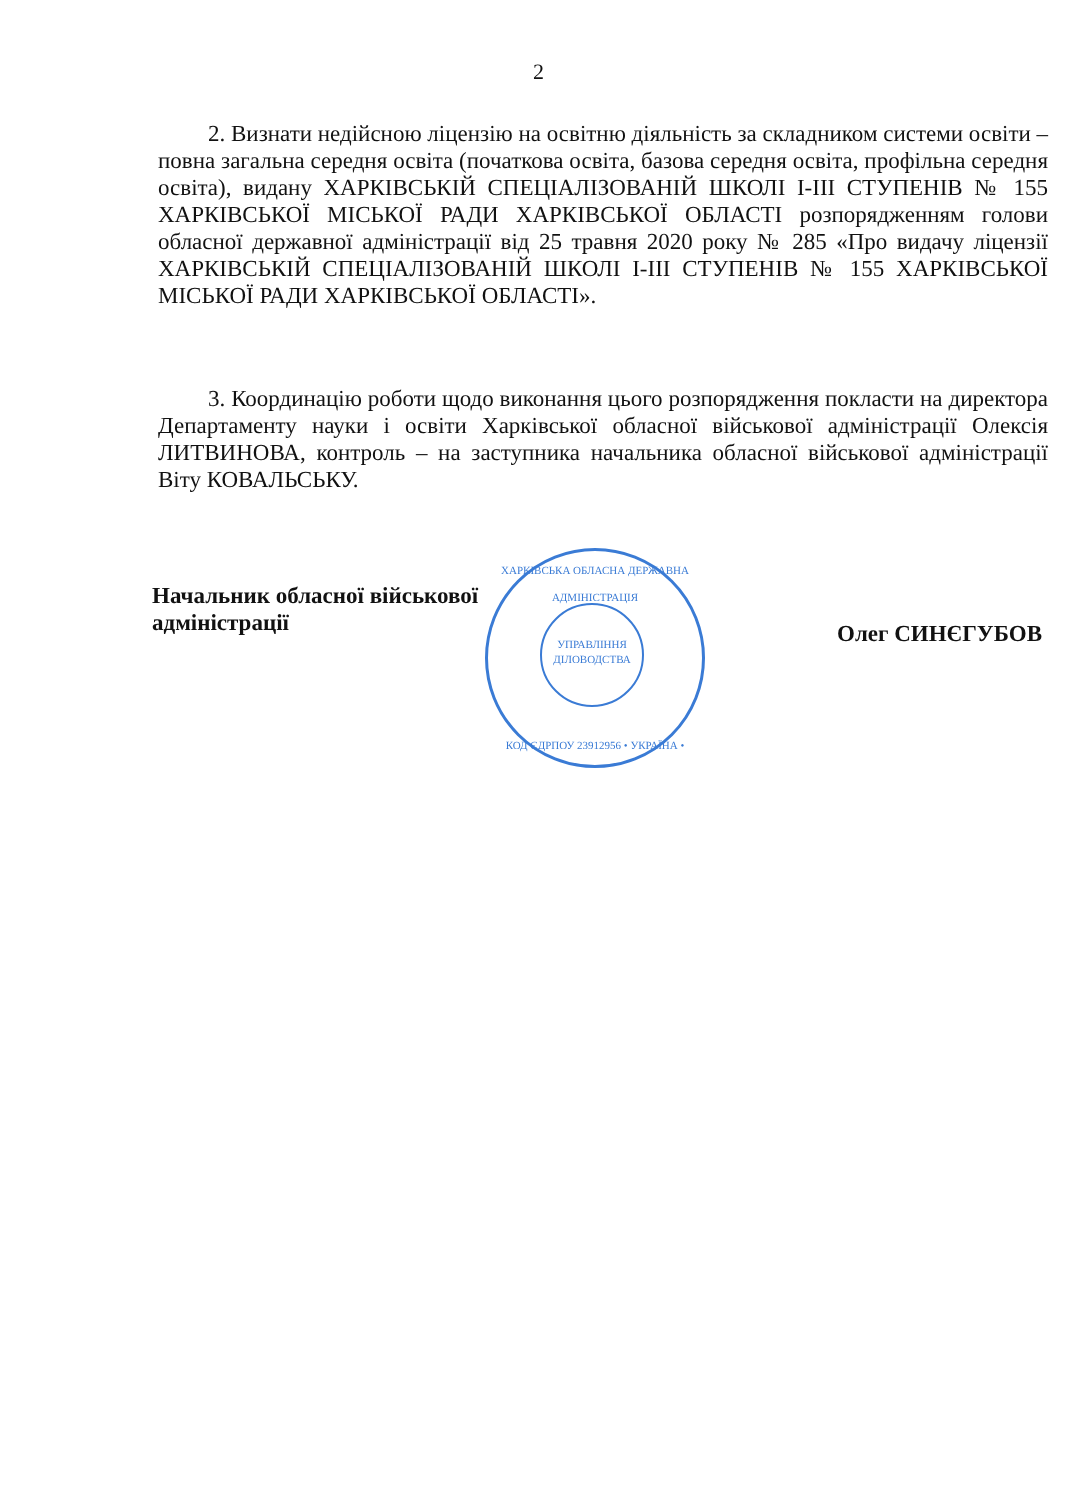2
2. Визнати недійсною ліцензію на освітню діяльність за складником системи освіти – повна загальна середня освіта (початкова освіта, базова середня освіта, профільна середня освіта), видану ХАРКІВСЬКІЙ СПЕЦІАЛІЗОВАНІЙ ШКОЛІ І-ІІІ СТУПЕНІВ № 155 ХАРКІВСЬКОЇ МІСЬКОЇ РАДИ ХАРКІВСЬКОЇ ОБЛАСТІ розпорядженням голови обласної державної адміністрації від 25 травня 2020 року № 285 «Про видачу ліцензії ХАРКІВСЬКІЙ СПЕЦІАЛІЗОВАНІЙ ШКОЛІ І-ІІІ СТУПЕНІВ № 155 ХАРКІВСЬКОЇ МІСЬКОЇ РАДИ ХАРКІВСЬКОЇ ОБЛАСТІ».
3. Координацію роботи щодо виконання цього розпорядження покласти на директора Департаменту науки і освіти Харківської обласної військової адміністрації Олексія ЛИТВИНОВА, контроль – на заступника начальника обласної військової адміністрації Віту КОВАЛЬСЬКУ.
Начальник обласної військової
адміністрації
Олег СИНЄГУБОВ
ХАРКІВСЬКА ОБЛАСНА ДЕРЖАВНА АДМІНІСТРАЦІЯ
УПРАВЛІННЯ
ДІЛОВОДСТВА
КОД ЄДРПОУ 23912956 • УКРАЇНА •